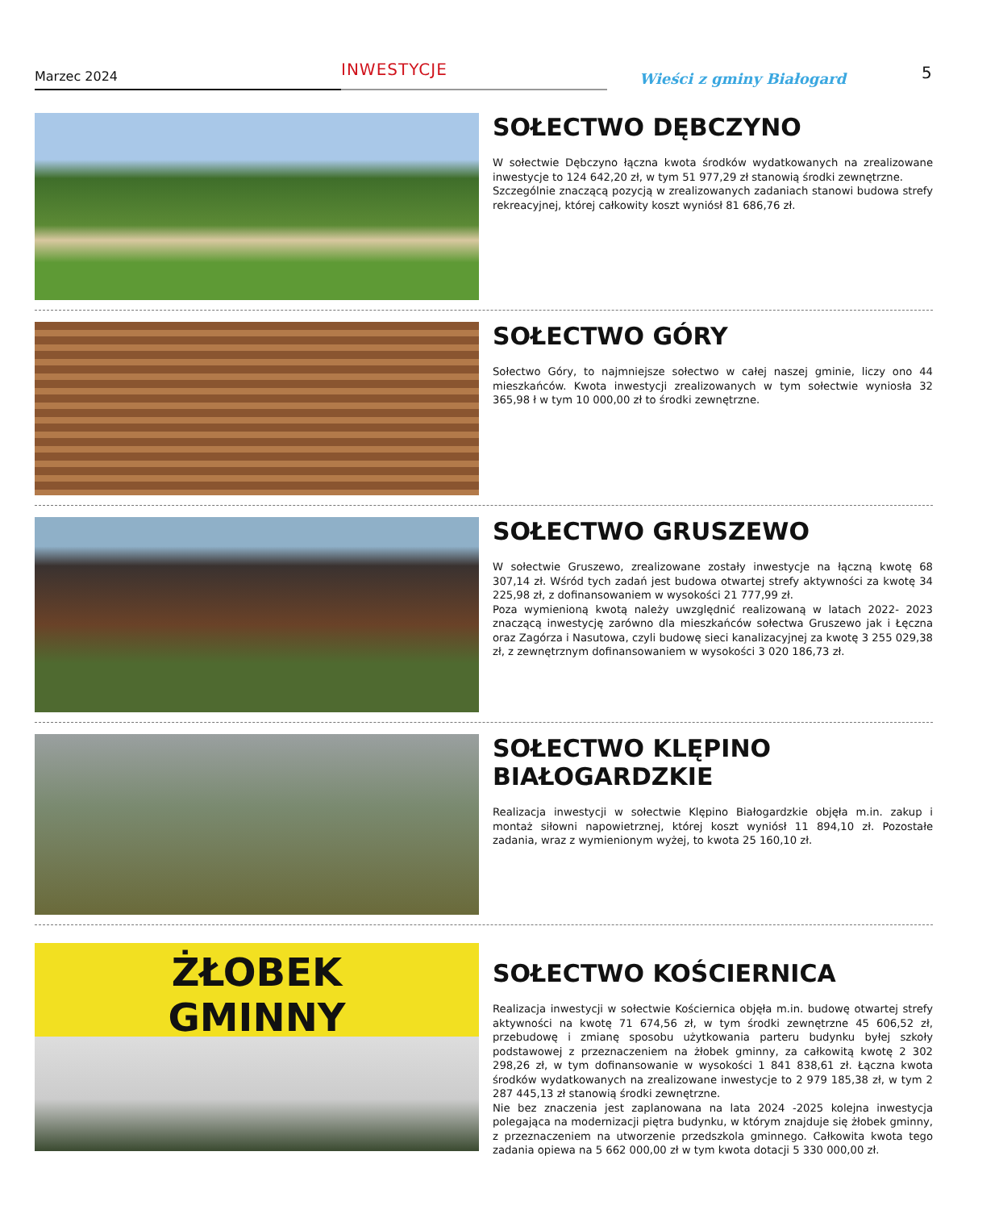Marzec 2024
INWESTYCJE
Wieści z gminy Białogard
5
SOŁECTWO DĘBCZYNO
W sołectwie Dębczyno łączna kwota środków wydatkowanych na zrealizowane inwestycje to 124 642,20 zł, w tym 51 977,29 zł stanowią środki zewnętrzne.
Szczególnie znaczącą pozycją w zrealizowanych zadaniach stanowi budowa strefy rekreacyjnej, której całkowity koszt wyniósł 81 686,76 zł.
SOŁECTWO GÓRY
Sołectwo Góry, to najmniejsze sołectwo w całej naszej gminie, liczy ono 44 mieszkańców. Kwota inwestycji zrealizowanych w tym sołectwie wyniosła 32 365,98 ł w tym 10 000,00 zł to środki zewnętrzne.
SOŁECTWO GRUSZEWO
W sołectwie Gruszewo, zrealizowane zostały inwestycje na łączną kwotę 68 307,14 zł. Wśród tych zadań jest budowa otwartej strefy aktywności za kwotę 34 225,98 zł, z dofinansowaniem w wysokości 21 777,99 zł.
Poza wymienioną kwotą należy uwzględnić realizowaną w latach 2022- 2023 znaczącą inwestycję zarówno dla mieszkańców sołectwa Gruszewo jak i Łęczna oraz Zagórza i Nasutowa, czyli budowę sieci kanalizacyjnej za kwotę 3 255 029,38 zł, z zewnętrznym dofinansowaniem w wysokości 3 020 186,73 zł.
SOŁECTWO KLĘPINO BIAŁOGARDZKIE
Realizacja inwestycji w sołectwie Klępino Białogardzkie objęła m.in. zakup i montaż siłowni napowietrznej, której koszt wyniósł 11 894,10 zł. Pozostałe zadania, wraz z wymienionym wyżej, to kwota 25 160,10 zł.
ŻŁOBEK
GMINNY
SOŁECTWO KOŚCIERNICA
Realizacja inwestycji w sołectwie Kościernica objęła m.in. budowę otwartej strefy aktywności na kwotę 71 674,56 zł, w tym środki zewnętrzne 45 606,52 zł, przebudowę i zmianę sposobu użytkowania parteru budynku byłej szkoły podstawowej z przeznaczeniem na żłobek gminny, za całkowitą kwotę 2 302 298,26 zł, w tym dofinansowanie w wysokości 1 841 838,61 zł. Łączna kwota środków wydatkowanych na zrealizowane inwestycje to 2 979 185,38 zł, w tym 2 287 445,13 zł stanowią środki zewnętrzne.
Nie bez znaczenia jest zaplanowana na lata 2024 -2025 kolejna inwestycja polegająca na modernizacji piętra budynku, w którym znajduje się żłobek gminny, z przeznaczeniem na utworzenie przedszkola gminnego. Całkowita kwota tego zadania opiewa na 5 662 000,00 zł w tym kwota dotacji 5 330 000,00 zł.